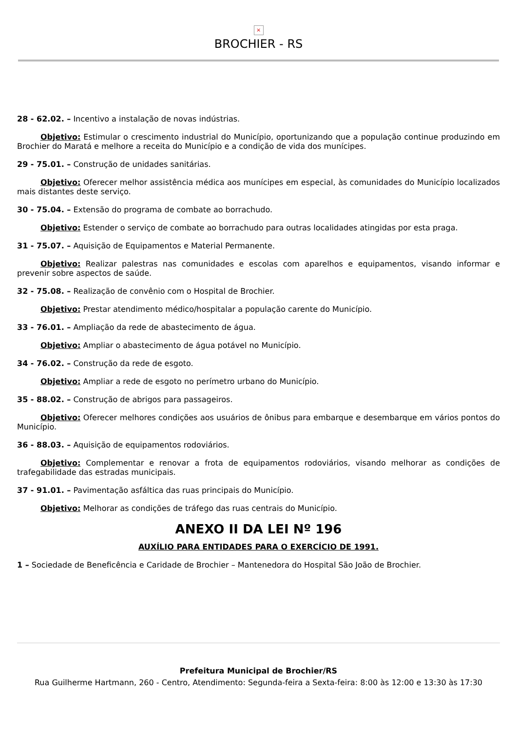×
BROCHIER - RS
28 - 62.02. – Incentivo a instalação de novas indústrias.
Objetivo: Estimular o crescimento industrial do Município, oportunizando que a população continue produzindo em Brochier do Maratá e melhore a receita do Município e a condição de vida dos munícipes.
29 - 75.01. – Construção de unidades sanitárias.
Objetivo: Oferecer melhor assistência médica aos munícipes em especial, às comunidades do Município localizados mais distantes deste serviço.
30 - 75.04. – Extensão do programa de combate ao borrachudo.
Objetivo: Estender o serviço de combate ao borrachudo para outras localidades atingidas por esta praga.
31 - 75.07. – Aquisição de Equipamentos e Material Permanente.
Objetivo: Realizar palestras nas comunidades e escolas com aparelhos e equipamentos, visando informar e prevenir sobre aspectos de saúde.
32 - 75.08. – Realização de convênio com o Hospital de Brochier.
Objetivo: Prestar atendimento médico/hospitalar a população carente do Município.
33 - 76.01. – Ampliação da rede de abastecimento de água.
Objetivo: Ampliar o abastecimento de água potável no Município.
34 - 76.02. – Construção da rede de esgoto.
Objetivo: Ampliar a rede de esgoto no perímetro urbano do Município.
35 - 88.02. – Construção de abrigos para passageiros.
Objetivo: Oferecer melhores condições aos usuários de ônibus para embarque e desembarque em vários pontos do Município.
36 - 88.03. – Aquisição de equipamentos rodoviários.
Objetivo: Complementar e renovar a frota de equipamentos rodoviários, visando melhorar as condições de trafegabilidade das estradas municipais.
37 - 91.01. – Pavimentação asfáltica das ruas principais do Município.
Objetivo: Melhorar as condições de tráfego das ruas centrais do Município.
ANEXO II DA LEI Nº 196
AUXÍLIO PARA ENTIDADES PARA O EXERCÍCIO DE 1991.
1 – Sociedade de Beneficência e Caridade de Brochier – Mantenedora do Hospital São João de Brochier.
Prefeitura Municipal de Brochier/RS
Rua Guilherme Hartmann, 260 - Centro, Atendimento: Segunda-feira a Sexta-feira: 8:00 às 12:00 e 13:30 às 17:30